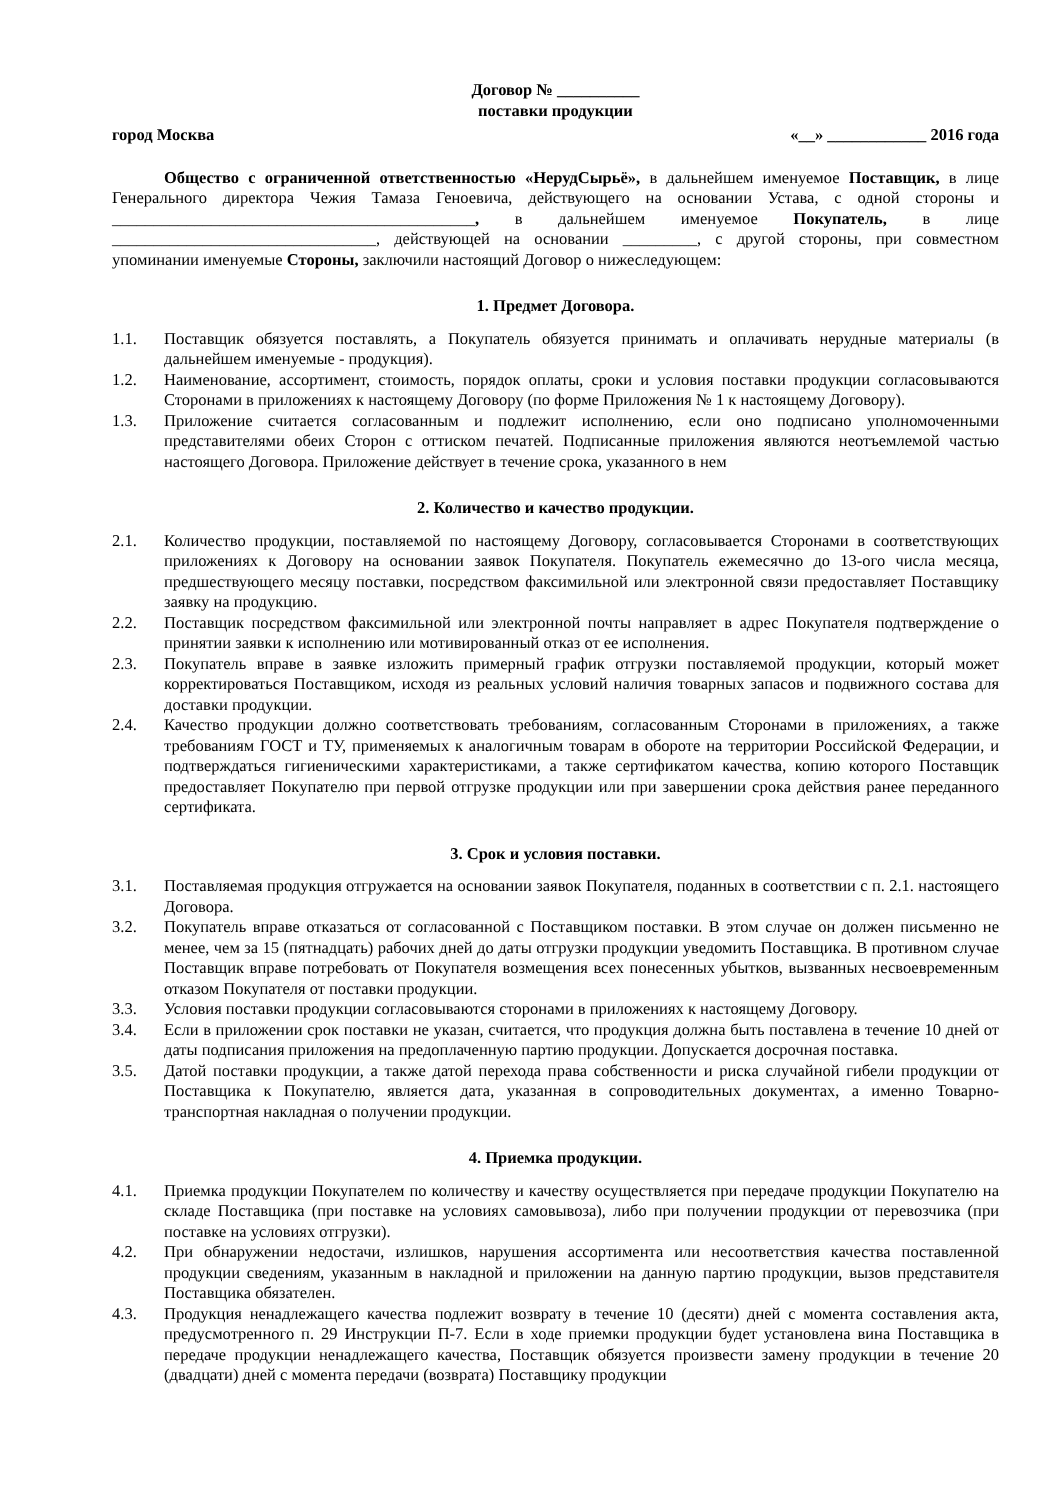Договор № __________
поставки продукции
город Москва «__» ____________ 2016 года
Общество с ограниченной ответственностью «НерудСырьё», в дальнейшем именуемое Поставщик, в лице Генерального директора Чежия Тамаза Геноевича, действующего на основании Устава, с одной стороны и ____________________________________________, в дальнейшем именуемое Покупатель, в лице ________________________________, действующей на основании _________, с другой стороны, при совместном упоминании именуемые Стороны, заключили настоящий Договор о нижеследующем:
1. Предмет Договора.
1.1. Поставщик обязуется поставлять, а Покупатель обязуется принимать и оплачивать нерудные материалы (в дальнейшем именуемые - продукция).
1.2. Наименование, ассортимент, стоимость, порядок оплаты, сроки и условия поставки продукции согласовываются Сторонами в приложениях к настоящему Договору (по форме Приложения № 1 к настоящему Договору).
1.3. Приложение считается согласованным и подлежит исполнению, если оно подписано уполномоченными представителями обеих Сторон с оттиском печатей. Подписанные приложения являются неотъемлемой частью настоящего Договора. Приложение действует в течение срока, указанного в нем
2. Количество и качество продукции.
2.1. Количество продукции, поставляемой по настоящему Договору, согласовывается Сторонами в соответствующих приложениях к Договору на основании заявок Покупателя. Покупатель ежемесячно до 13-ого числа месяца, предшествующего месяцу поставки, посредством факсимильной или электронной связи предоставляет Поставщику заявку на продукцию.
2.2. Поставщик посредством факсимильной или электронной почты направляет в адрес Покупателя подтверждение о принятии заявки к исполнению или мотивированный отказ от ее исполнения.
2.3. Покупатель вправе в заявке изложить примерный график отгрузки поставляемой продукции, который может корректироваться Поставщиком, исходя из реальных условий наличия товарных запасов и подвижного состава для доставки продукции.
2.4. Качество продукции должно соответствовать требованиям, согласованным Сторонами в приложениях, а также требованиям ГОСТ и ТУ, применяемых к аналогичным товарам в обороте на территории Российской Федерации, и подтверждаться гигиеническими характеристиками, а также сертификатом качества, копию которого Поставщик предоставляет Покупателю при первой отгрузке продукции или при завершении срока действия ранее переданного сертификата.
3. Срок и условия поставки.
3.1. Поставляемая продукция отгружается на основании заявок Покупателя, поданных в соответствии с п. 2.1. настоящего Договора.
3.2. Покупатель вправе отказаться от согласованной с Поставщиком поставки. В этом случае он должен письменно не менее, чем за 15 (пятнадцать) рабочих дней до даты отгрузки продукции уведомить Поставщика. В противном случае Поставщик вправе потребовать от Покупателя возмещения всех понесенных убытков, вызванных несвоевременным отказом Покупателя от поставки продукции.
3.3. Условия поставки продукции согласовываются сторонами в приложениях к настоящему Договору.
3.4. Если в приложении срок поставки не указан, считается, что продукция должна быть поставлена в течение 10 дней от даты подписания приложения на предоплаченную партию продукции. Допускается досрочная поставка.
3.5. Датой поставки продукции, а также датой перехода права собственности и риска случайной гибели продукции от Поставщика к Покупателю, является дата, указанная в сопроводительных документах, а именно Товарно-транспортная накладная о получении продукции.
4. Приемка продукции.
4.1. Приемка продукции Покупателем по количеству и качеству осуществляется при передаче продукции Покупателю на складе Поставщика (при поставке на условиях самовывоза), либо при получении продукции от перевозчика (при поставке на условиях отгрузки).
4.2. При обнаружении недостачи, излишков, нарушения ассортимента или несоответствия качества поставленной продукции сведениям, указанным в накладной и приложении на данную партию продукции, вызов представителя Поставщика обязателен.
4.3. Продукция ненадлежащего качества подлежит возврату в течение 10 (десяти) дней с момента составления акта, предусмотренного п. 29 Инструкции П-7. Если в ходе приемки продукции будет установлена вина Поставщика в передаче продукции ненадлежащего качества, Поставщик обязуется произвести замену продукции в течение 20 (двадцати) дней с момента передачи (возврата) Поставщику продукции